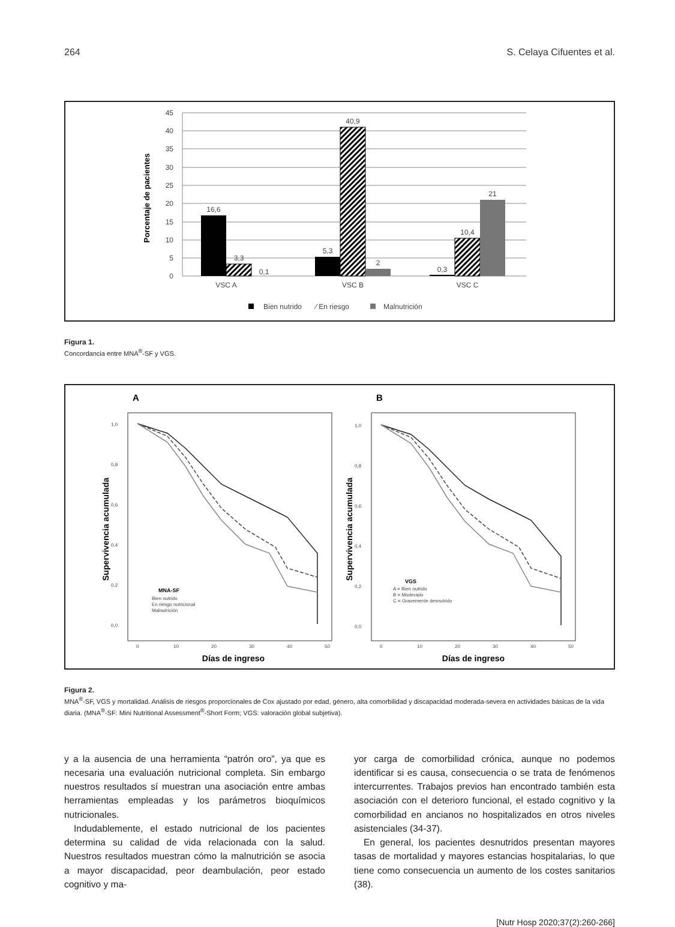264 S. Celaya Cifuentes et al.
45
40
35
30
25
20
15
10
5
0
Porcentaje de pacientes
16,6
3,3
0,1
5,3
40,9
2
0,3
10,4
21
VSC A
VSC B
VSC C
Bien nutrido
⁄ En riesgo
Malnutrición
Figura 1.
Concordancia entre MNA<sup>®</sup>-SF y VGS.
A
B
Supervivencia acumulada
Supervivencia acumulada
1,0
0,8
0,6
0,4
0,2
0,0
1,0
0,8
0,6
0,4
0,2
0,0
0
10
20
30
40
50
0
10
20
30
40
50
MNA-SF
Bien nutrido
En riesgo nutricional
Malnutrición
VGS
A = Bien nutrido
B = Moderado
C = Gravemente desnutrido
Días de ingreso
Días de ingreso
Figura 2.
MNA<sup>®</sup>-SF, VGS y mortalidad. Análisis de riesgos proporcionales de Cox ajustado por edad, género, alta comorbilidad y discapacidad moderada-severa en actividades básicas de la vida diaria. (MNA<sup>®</sup>-SF: Mini Nutritional Assessment<sup>®</sup>-Short Form; VGS: valoración global subjetiva).
y a la ausencia de una herramienta “patrón oro”, ya que es necesaria una evaluación nutricional completa. Sin embargo nuestros resultados sí muestran una asociación entre ambas herramientas empleadas y los parámetros bioquímicos nutricionales.
Indudablemente, el estado nutricional de los pacientes determina su calidad de vida relacionada con la salud. Nuestros resultados muestran cómo la malnutrición se asocia a mayor discapacidad, peor deambulación, peor estado cognitivo y ma-
yor carga de comorbilidad crónica, aunque no podemos identificar si es causa, consecuencia o se trata de fenómenos intercurrentes. Trabajos previos han encontrado también esta asociación con el deterioro funcional, el estado cognitivo y la comorbilidad en ancianos no hospitalizados en otros niveles asistenciales (34-37).
En general, los pacientes desnutridos presentan mayores tasas de mortalidad y mayores estancias hospitalarias, lo que tiene como consecuencia un aumento de los costes sanitarios (38).
[Nutr Hosp 2020;37(2):260-266]